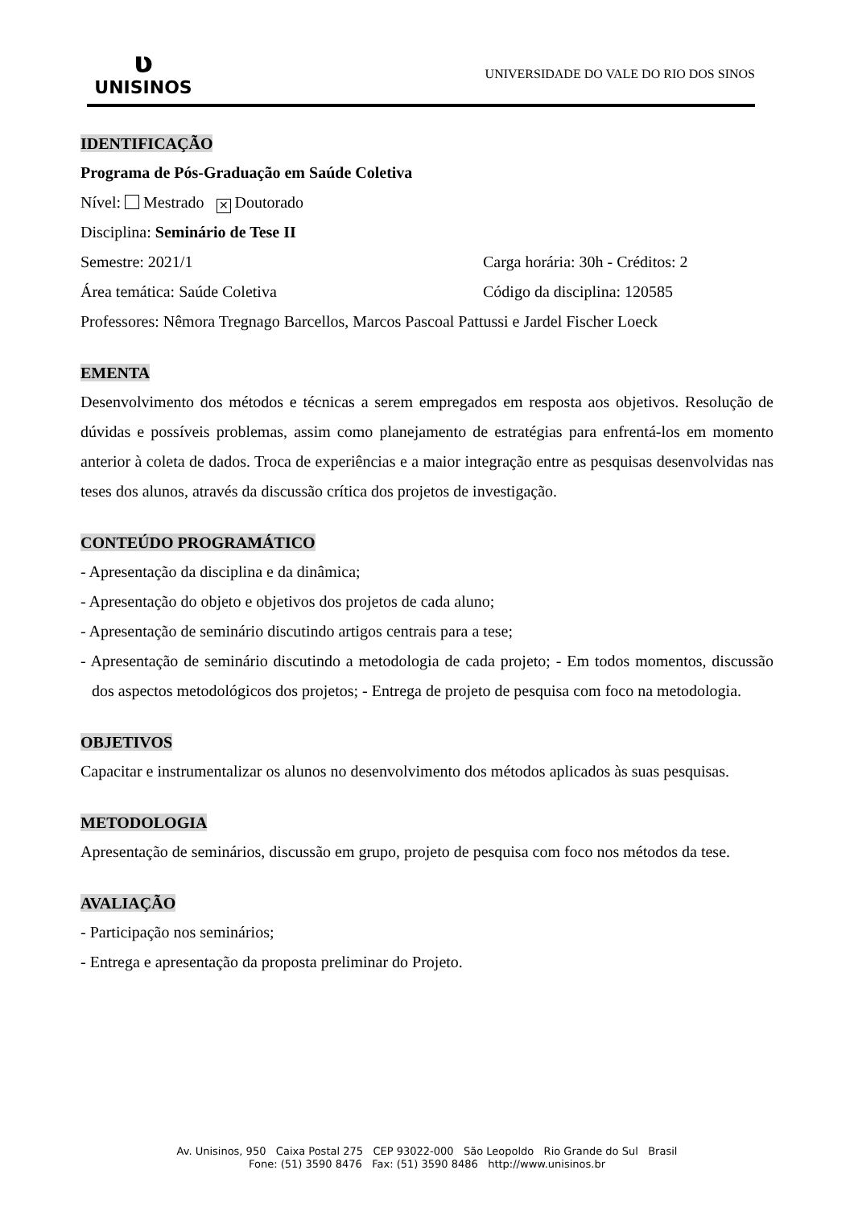ʋ
UNISINOS
UNIVERSIDADE DO VALE DO RIO DOS SINOS
IDENTIFICAÇÃO
Programa de Pós-Graduação em Saúde Coletiva
Nível: Mestrado ✕ Doutorado
Disciplina: Seminário de Tese II
Semestre: 2021/1 Carga horária: 30h - Créditos: 2
Área temática: Saúde Coletiva Código da disciplina: 120585
Professores: Nêmora Tregnago Barcellos, Marcos Pascoal Pattussi e Jardel Fischer Loeck
EMENTA
Desenvolvimento dos métodos e técnicas a serem empregados em resposta aos objetivos. Resolução de dúvidas e possíveis problemas, assim como planejamento de estratégias para enfrentá-los em momento anterior à coleta de dados. Troca de experiências e a maior integração entre as pesquisas desenvolvidas nas teses dos alunos, através da discussão crítica dos projetos de investigação.
CONTEÚDO PROGRAMÁTICO
- Apresentação da disciplina e da dinâmica;
- Apresentação do objeto e objetivos dos projetos de cada aluno;
- Apresentação de seminário discutindo artigos centrais para a tese;
- Apresentação de seminário discutindo a metodologia de cada projeto; - Em todos momentos, discussão dos aspectos metodológicos dos projetos; - Entrega de projeto de pesquisa com foco na metodologia.
OBJETIVOS
Capacitar e instrumentalizar os alunos no desenvolvimento dos métodos aplicados às suas pesquisas.
METODOLOGIA
Apresentação de seminários, discussão em grupo, projeto de pesquisa com foco nos métodos da tese.
AVALIAÇÃO
- Participação nos seminários;
- Entrega e apresentação da proposta preliminar do Projeto.
Av. Unisinos, 950 Caixa Postal 275 CEP 93022-000 São Leopoldo Rio Grande do Sul Brasil
Fone: (51) 3590 8476 Fax: (51) 3590 8486 http://www.unisinos.br